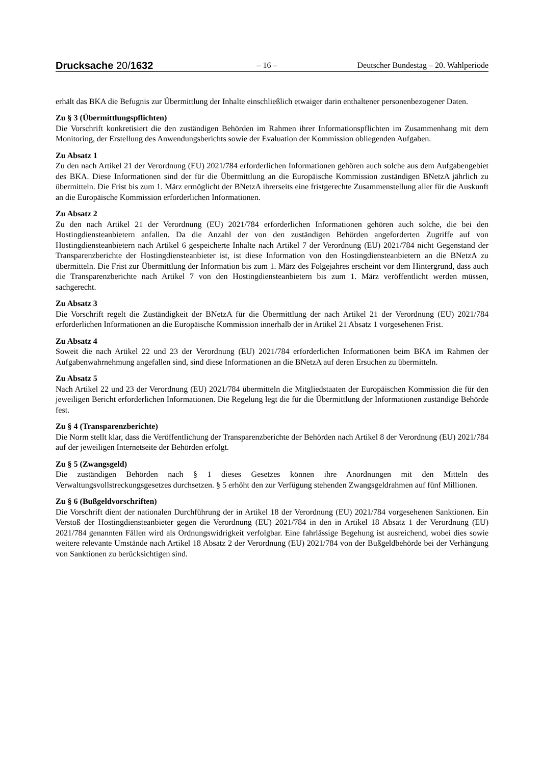Drucksache 20/1632
– 16 –
Deutscher Bundestag – 20. Wahlperiode
erhält das BKA die Befugnis zur Übermittlung der Inhalte einschließlich etwaiger darin enthaltener personenbezogener Daten.
Zu § 3 (Übermittlungspflichten)
Die Vorschrift konkretisiert die den zuständigen Behörden im Rahmen ihrer Informationspflichten im Zusammenhang mit dem Monitoring, der Erstellung des Anwendungsberichts sowie der Evaluation der Kommission obliegenden Aufgaben.
Zu Absatz 1
Zu den nach Artikel 21 der Verordnung (EU) 2021/784 erforderlichen Informationen gehören auch solche aus dem Aufgabengebiet des BKA. Diese Informationen sind der für die Übermittlung an die Europäische Kommission zuständigen BNetzA jährlich zu übermitteln. Die Frist bis zum 1. März ermöglicht der BNetzA ihrerseits eine fristgerechte Zusammenstellung aller für die Auskunft an die Europäische Kommission erforderlichen Informationen.
Zu Absatz 2
Zu den nach Artikel 21 der Verordnung (EU) 2021/784 erforderlichen Informationen gehören auch solche, die bei den Hostingdiensteanbietern anfallen. Da die Anzahl der von den zuständigen Behörden angeforderten Zugriffe auf von Hostingdiensteanbietern nach Artikel 6 gespeicherte Inhalte nach Artikel 7 der Verordnung (EU) 2021/784 nicht Gegenstand der Transparenzberichte der Hostingdiensteanbieter ist, ist diese Information von den Hostingdiensteanbietern an die BNetzA zu übermitteln. Die Frist zur Übermittlung der Information bis zum 1. März des Folgejahres erscheint vor dem Hintergrund, dass auch die Transparenzberichte nach Artikel 7 von den Hostingdiensteanbietern bis zum 1. März veröffentlicht werden müssen, sachgerecht.
Zu Absatz 3
Die Vorschrift regelt die Zuständigkeit der BNetzA für die Übermittlung der nach Artikel 21 der Verordnung (EU) 2021/784 erforderlichen Informationen an die Europäische Kommission innerhalb der in Artikel 21 Absatz 1 vorgesehenen Frist.
Zu Absatz 4
Soweit die nach Artikel 22 und 23 der Verordnung (EU) 2021/784 erforderlichen Informationen beim BKA im Rahmen der Aufgabenwahrnehmung angefallen sind, sind diese Informationen an die BNetzA auf deren Ersuchen zu übermitteln.
Zu Absatz 5
Nach Artikel 22 und 23 der Verordnung (EU) 2021/784 übermitteln die Mitgliedstaaten der Europäischen Kommission die für den jeweiligen Bericht erforderlichen Informationen. Die Regelung legt die für die Übermittlung der Informationen zuständige Behörde fest.
Zu § 4 (Transparenzberichte)
Die Norm stellt klar, dass die Veröffentlichung der Transparenzberichte der Behörden nach Artikel 8 der Verordnung (EU) 2021/784 auf der jeweiligen Internetseite der Behörden erfolgt.
Zu § 5 (Zwangsgeld)
Die zuständigen Behörden nach § 1 dieses Gesetzes können ihre Anordnungen mit den Mitteln des Verwaltungsvollstreckungsgesetzes durchsetzen. § 5 erhöht den zur Verfügung stehenden Zwangsgeldrahmen auf fünf Millionen.
Zu § 6 (Bußgeldvorschriften)
Die Vorschrift dient der nationalen Durchführung der in Artikel 18 der Verordnung (EU) 2021/784 vorgesehenen Sanktionen. Ein Verstoß der Hostingdiensteanbieter gegen die Verordnung (EU) 2021/784 in den in Artikel 18 Absatz 1 der Verordnung (EU) 2021/784 genannten Fällen wird als Ordnungswidrigkeit verfolgbar. Eine fahrlässige Begehung ist ausreichend, wobei dies sowie weitere relevante Umstände nach Artikel 18 Absatz 2 der Verordnung (EU) 2021/784 von der Bußgeldbehörde bei der Verhängung von Sanktionen zu berücksichtigen sind.